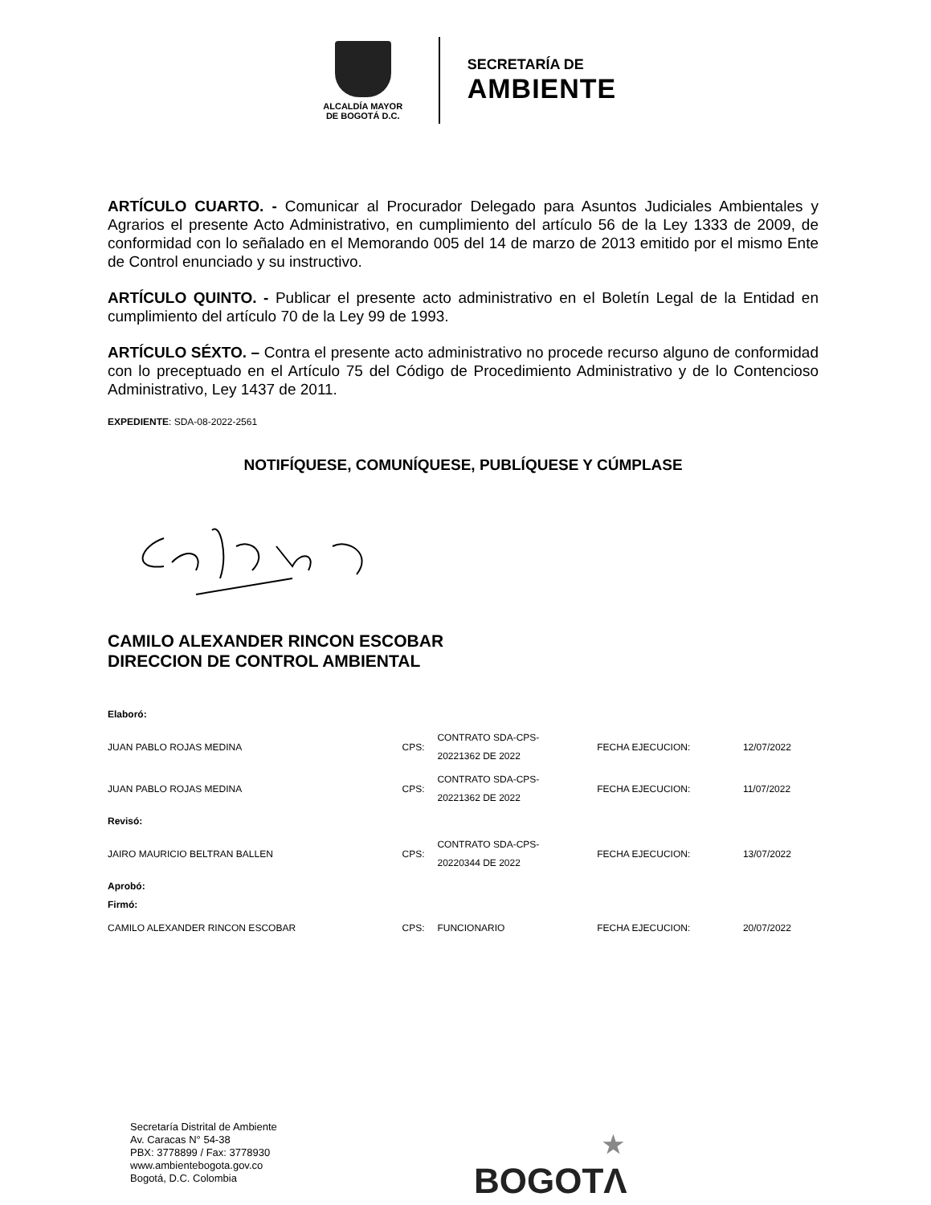ALCALDÍA MAYOR
DE BOGOTÁ D.C.
SECRETARÍA DE
AMBIENTE
ARTÍCULO CUARTO. - Comunicar al Procurador Delegado para Asuntos Judiciales Ambientales y Agrarios el presente Acto Administrativo, en cumplimiento del artículo 56 de la Ley 1333 de 2009, de conformidad con lo señalado en el Memorando 005 del 14 de marzo de 2013 emitido por el mismo Ente de Control enunciado y su instructivo.
ARTÍCULO QUINTO. - Publicar el presente acto administrativo en el Boletín Legal de la Entidad en cumplimiento del artículo 70 de la Ley 99 de 1993.
ARTÍCULO SÉXTO. – Contra el presente acto administrativo no procede recurso alguno de conformidad con lo preceptuado en el Artículo 75 del Código de Procedimiento Administrativo y de lo Contencioso Administrativo, Ley 1437 de 2011.
EXPEDIENTE: SDA-08-2022-2561
NOTIFÍQUESE, COMUNÍQUESE, PUBLÍQUESE Y CÚMPLASE
CAMILO ALEXANDER RINCON ESCOBAR
DIRECCION DE CONTROL AMBIENTAL
| Elaboró: | | | | |
| JUAN PABLO ROJAS MEDINA | CPS: | CONTRATO SDA-CPS- 20221362 DE 2022 | FECHA EJECUCION: | 12/07/2022 |
| JUAN PABLO ROJAS MEDINA | CPS: | CONTRATO SDA-CPS- 20221362 DE 2022 | FECHA EJECUCION: | 11/07/2022 |
| Revisó: | | | | |
| JAIRO MAURICIO BELTRAN BALLEN | CPS: | CONTRATO SDA-CPS- 20220344 DE 2022 | FECHA EJECUCION: | 13/07/2022 |
| Aprobó: Firmó: | | | | |
| CAMILO ALEXANDER RINCON ESCOBAR | CPS: | FUNCIONARIO | FECHA EJECUCION: | 20/07/2022 |
Secretaría Distrital de Ambiente
Av. Caracas N° 54-38
PBX: 3778899 / Fax: 3778930
www.ambientebogota.gov.co
Bogotá, D.C. Colombia
★
BOGOTΛ